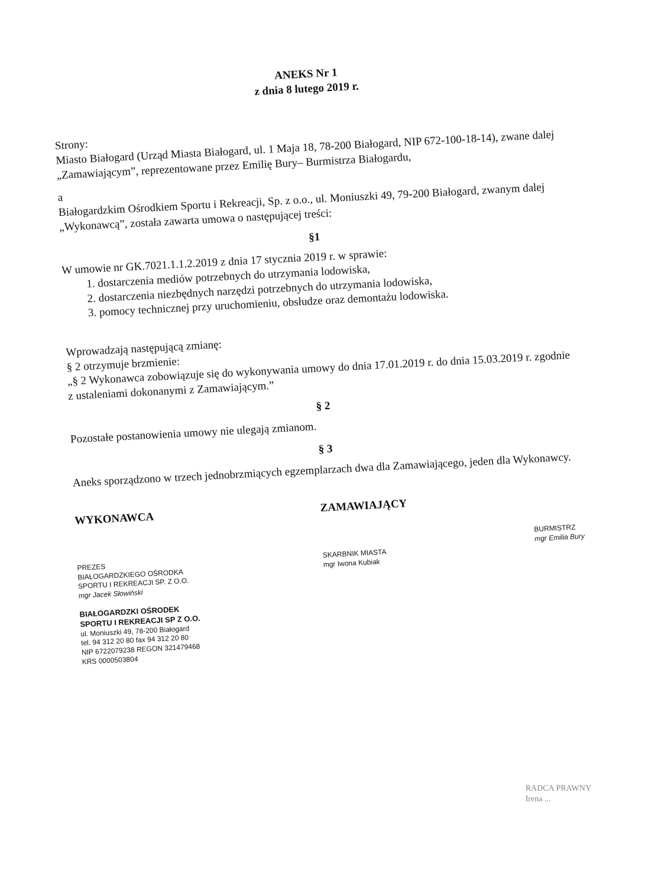ANEKS Nr 1
z dnia 8 lutego 2019 r.
Strony:
Miasto Białogard (Urząd Miasta Białogard, ul. 1 Maja 18, 78-200 Białogard, NIP 672-100-18-14), zwane dalej „Zamawiającym”, reprezentowane przez Emilię Bury– Burmistrza Białogardu,
a
Białogardzkim Ośrodkiem Sportu i Rekreacji, Sp. z o.o., ul. Moniuszki 49, 79-200 Białogard, zwanym dalej „Wykonawcą”, została zawarta umowa o następującej treści:
§1
W umowie nr GK.7021.1.1.2.2019 z dnia 17 stycznia 2019 r. w sprawie:
1. dostarczenia mediów potrzebnych do utrzymania lodowiska,
2. dostarczenia niezbędnych narzędzi potrzebnych do utrzymania lodowiska,
3. pomocy technicznej przy uruchomieniu, obsłudze oraz demontażu lodowiska.
Wprowadzają następującą zmianę:
§ 2 otrzymuje brzmienie:
„§ 2 Wykonawca zobowiązuje się do wykonywania umowy do dnia 17.01.2019 r. do dnia 15.03.2019 r. zgodnie z ustaleniami dokonanymi z Zamawiającym.”
§ 2
Pozostałe postanowienia umowy nie ulegają zmianom.
§ 3
Aneks sporządzono w trzech jednobrzmiących egzemplarzach dwa dla Zamawiającego, jeden dla Wykonawcy.
WYKONAWCA
PREZES
BIAŁOGARDZKIEGO OŚRODKA
SPORTU I REKREACJI SP. Z O.O.
mgr Jacek Słowiński
BIAŁOGARDZKI OŚRODEK
SPORTU I REKREACJI SP Z O.O.
ul. Moniuszki 49, 78-200 Białogard
tel. 94 312 20 80 fax 94 312 20 80
NIP 6722079238 REGON 321479468
KRS 0000503804
ZAMAWIAJĄCY
SKARBNIK MIASTA
mgr Iwona Kubiak
BURMISTRZ
mgr Emilia Bury
RADCA PRAWNY
Irena ...